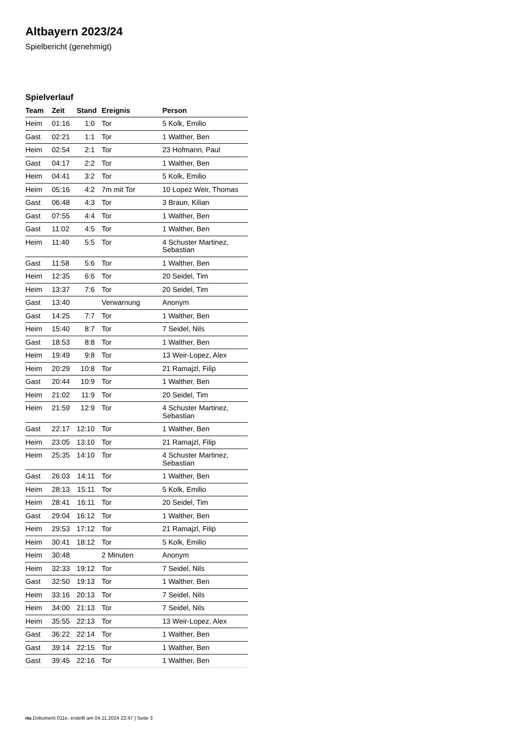Altbayern 2023/24
Spielbericht (genehmigt)
Spielverlauf
| Team | Zeit | Stand | Ereignis | Person |
| --- | --- | --- | --- | --- |
| Heim | 01:16 | 1:0 | Tor | 5 Kolk, Emilio |
| Gast | 02:21 | 1:1 | Tor | 1 Walther, Ben |
| Heim | 02:54 | 2:1 | Tor | 23 Hofmann, Paul |
| Gast | 04:17 | 2:2 | Tor | 1 Walther, Ben |
| Heim | 04:41 | 3:2 | Tor | 5 Kolk, Emilio |
| Heim | 05:16 | 4:2 | 7m mit Tor | 10 Lopez Weir, Thomas |
| Gast | 06:48 | 4:3 | Tor | 3 Braun, Kilian |
| Gast | 07:55 | 4:4 | Tor | 1 Walther, Ben |
| Gast | 11:02 | 4:5 | Tor | 1 Walther, Ben |
| Heim | 11:40 | 5:5 | Tor | 4 Schuster Martinez, Sebastian |
| Gast | 11:58 | 5:6 | Tor | 1 Walther, Ben |
| Heim | 12:35 | 6:6 | Tor | 20 Seidel, Tim |
| Heim | 13:37 | 7:6 | Tor | 20 Seidel, Tim |
| Gast | 13:40 | | Verwarnung | Anonym |
| Gast | 14:25 | 7:7 | Tor | 1 Walther, Ben |
| Heim | 15:40 | 8:7 | Tor | 7 Seidel, Nils |
| Gast | 18:53 | 8:8 | Tor | 1 Walther, Ben |
| Heim | 19:49 | 9:8 | Tor | 13 Weir-Lopez, Alex |
| Heim | 20:29 | 10:8 | Tor | 21 Ramajzl, Filip |
| Gast | 20:44 | 10:9 | Tor | 1 Walther, Ben |
| Heim | 21:02 | 11:9 | Tor | 20 Seidel, Tim |
| Heim | 21:59 | 12:9 | Tor | 4 Schuster Martinez, Sebastian |
| Gast | 22:17 | 12:10 | Tor | 1 Walther, Ben |
| Heim | 23:05 | 13:10 | Tor | 21 Ramajzl, Filip |
| Heim | 25:35 | 14:10 | Tor | 4 Schuster Martinez, Sebastian |
| Gast | 26:03 | 14:11 | Tor | 1 Walther, Ben |
| Heim | 28:13 | 15:11 | Tor | 5 Kolk, Emilio |
| Heim | 28:41 | 16:11 | Tor | 20 Seidel, Tim |
| Gast | 29:04 | 16:12 | Tor | 1 Walther, Ben |
| Heim | 29:53 | 17:12 | Tor | 21 Ramajzl, Filip |
| Heim | 30:41 | 18:12 | Tor | 5 Kolk, Emilio |
| Heim | 30:48 | | 2 Minuten | Anonym |
| Heim | 32:33 | 19:12 | Tor | 7 Seidel, Nils |
| Gast | 32:50 | 19:13 | Tor | 1 Walther, Ben |
| Heim | 33:16 | 20:13 | Tor | 7 Seidel, Nils |
| Heim | 34:00 | 21:13 | Tor | 7 Seidel, Nils |
| Heim | 35:55 | 22:13 | Tor | 13 Weir-Lopez, Alex |
| Gast | 36:22 | 22:14 | Tor | 1 Walther, Ben |
| Gast | 39:14 | 22:15 | Tor | 1 Walther, Ben |
| Gast | 39:45 | 22:16 | Tor | 1 Walther, Ben |
nu.Dokument 011e, erstellt am 04.11.2024 22:47 | Seite 3